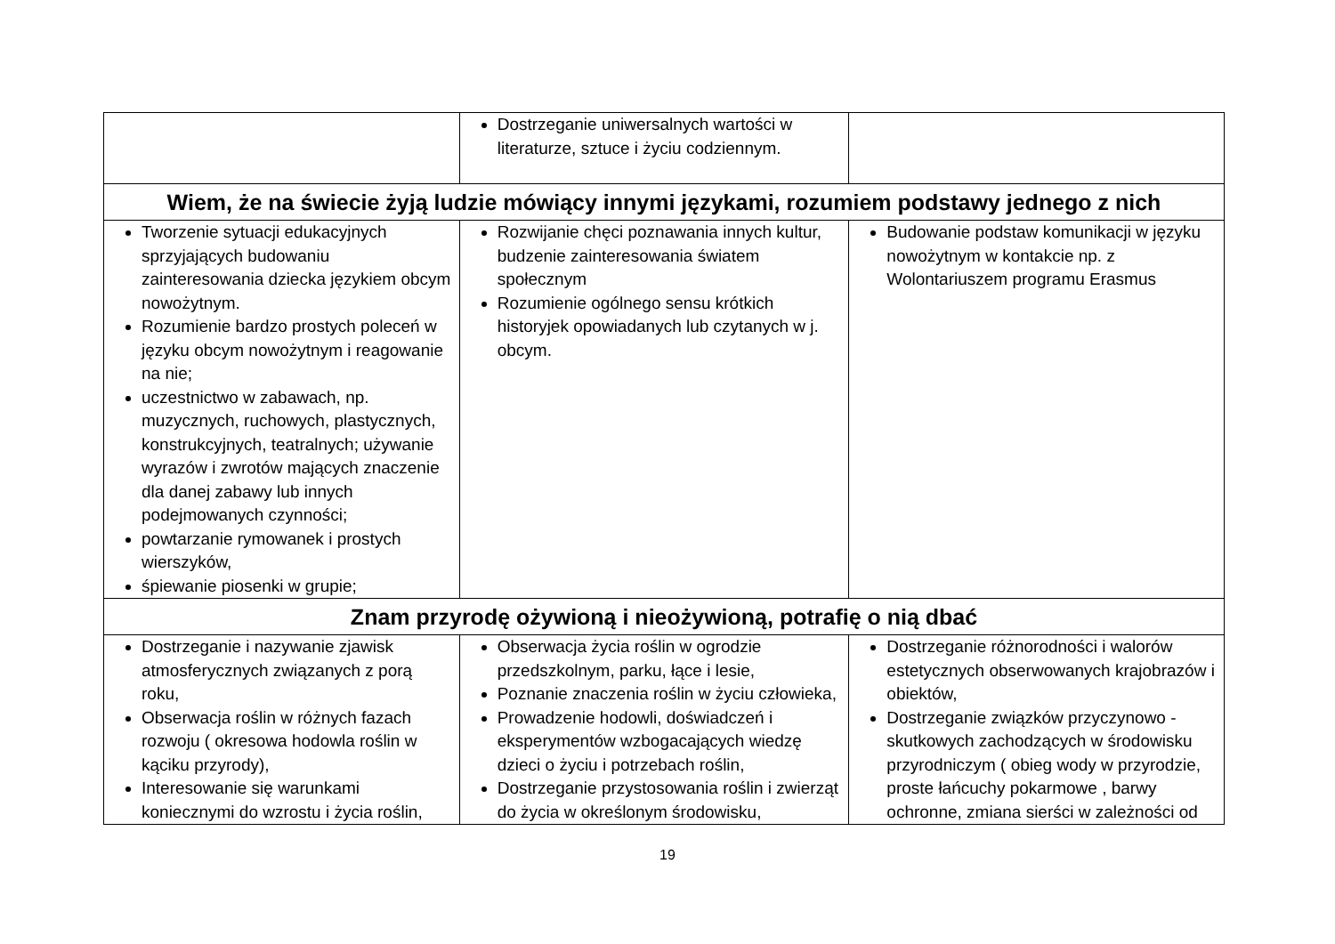| | Dostrzeganie uniwersalnych wartości w literaturze, sztuce i życiu codziennym. | |
| Wiem, że na świecie żyją ludzie mówiący innymi językami, rozumiem podstawy jednego z nich | | |
| Tworzenie sytuacji edukacyjnych sprzyjających budowaniu zainteresowania dziecka językiem obcym nowożytnym. Rozumienie bardzo prostych poleceń w języku obcym nowożytnym i reagowanie na nie; uczestnictwo w zabawach, np. muzycznych, ruchowych, plastycznych, konstrukcyjnych, teatralnych; używanie wyrazów i zwrotów mających znaczenie dla danej zabawy lub innych podejmowanych czynności; powtarzanie rymowanek i prostych wierszyków, śpiewanie piosenki w grupie; | Rozwijanie chęci poznawania innych kultur, budzenie zainteresowania światem społecznym Rozumienie ogólnego sensu krótkich historyjek opowiadanych lub czytanych w j. obcym. | Budowanie podstaw komunikacji w języku nowożytnym w kontakcie np. z Wolontariuszem programu Erasmus |
| Znam przyrodę ożywioną i nieożywioną, potrafię o nią dbać | | |
| Dostrzeganie i nazywanie zjawisk atmosferycznych związanych z porą roku, Obserwacja roślin w różnych fazach rozwoju ( okresowa hodowla roślin w kąciku przyrody), Interesowanie się warunkami koniecznymi do wzrostu i życia roślin, | Obserwacja życia roślin w ogrodzie przedszkolnym, parku, łące i lesie, Poznanie znaczenia roślin w życiu człowieka, Prowadzenie hodowli, doświadczeń i eksperymentów wzbogacających wiedzę dzieci o życiu i potrzebach roślin, Dostrzeganie przystosowania roślin i zwierząt do życia w określonym środowisku, | Dostrzeganie różnorodności i walorów estetycznych obserwowanych krajobrazów i obiektów, Dostrzeganie związków przyczynowo - skutkowych zachodzących w środowisku przyrodniczym ( obieg wody w przyrodzie, proste łańcuchy pokarmowe , barwy ochronne, zmiana sierści w zależności od |
19